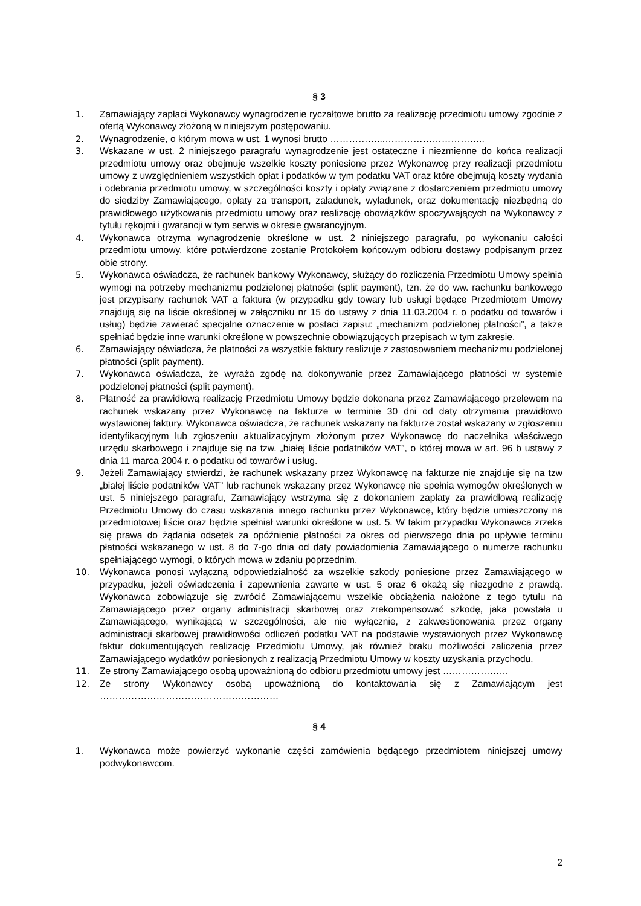§ 3
1. Zamawiający zapłaci Wykonawcy wynagrodzenie ryczałtowe brutto za realizację przedmiotu umowy zgodnie z ofertą Wykonawcy złożoną w niniejszym postępowaniu.
2. Wynagrodzenie, o którym mowa w ust. 1 wynosi brutto ……………...…………………………..
3. Wskazane w ust. 2 niniejszego paragrafu wynagrodzenie jest ostateczne i niezmienne do końca realizacji przedmiotu umowy oraz obejmuje wszelkie koszty poniesione przez Wykonawcę przy realizacji przedmiotu umowy z uwzględnieniem wszystkich opłat i podatków w tym podatku VAT oraz które obejmują koszty wydania i odebrania przedmiotu umowy, w szczególności koszty i opłaty związane z dostarczeniem przedmiotu umowy do siedziby Zamawiającego, opłaty za transport, załadunek, wyładunek, oraz dokumentację niezbędną do prawidłowego użytkowania przedmiotu umowy oraz realizację obowiązków spoczywających na Wykonawcy z tytułu rękojmi i gwarancji w tym serwis w okresie gwarancyjnym.
4. Wykonawca otrzyma wynagrodzenie określone w ust. 2 niniejszego paragrafu, po wykonaniu całości przedmiotu umowy, które potwierdzone zostanie Protokołem końcowym odbioru dostawy podpisanym przez obie strony.
5. Wykonawca oświadcza, że rachunek bankowy Wykonawcy, służący do rozliczenia Przedmiotu Umowy spełnia wymogi na potrzeby mechanizmu podzielonej płatności (split payment), tzn. że do ww. rachunku bankowego jest przypisany rachunek VAT a faktura (w przypadku gdy towary lub usługi będące Przedmiotem Umowy znajdują się na liście określonej w załączniku nr 15 do ustawy z dnia 11.03.2004 r. o podatku od towarów i usług) będzie zawierać specjalne oznaczenie w postaci zapisu: „mechanizm podzielonej płatności”, a także spełniać będzie inne warunki określone w powszechnie obowiązujących przepisach w tym zakresie.
6. Zamawiający oświadcza, że płatności za wszystkie faktury realizuje z zastosowaniem mechanizmu podzielonej płatności (split payment).
7. Wykonawca oświadcza, że wyraża zgodę na dokonywanie przez Zamawiającego płatności w systemie podzielonej płatności (split payment).
8. Płatność za prawidłową realizację Przedmiotu Umowy będzie dokonana przez Zamawiającego przelewem na rachunek wskazany przez Wykonawcę na fakturze w terminie 30 dni od daty otrzymania prawidłowo wystawionej faktury. Wykonawca oświadcza, że rachunek wskazany na fakturze został wskazany w zgłoszeniu identyfikacyjnym lub zgłoszeniu aktualizacyjnym złożonym przez Wykonawcę do naczelnika właściwego urzędu skarbowego i znajduje się na tzw. „białej liście podatników VAT”, o której mowa w art. 96 b ustawy z dnia 11 marca 2004 r. o podatku od towarów i usług.
9. Jeżeli Zamawiający stwierdzi, że rachunek wskazany przez Wykonawcę na fakturze nie znajduje się na tzw „białej liście podatników VAT” lub rachunek wskazany przez Wykonawcę nie spełnia wymogów określonych w ust. 5 niniejszego paragrafu, Zamawiający wstrzyma się z dokonaniem zapłaty za prawidłową realizację Przedmiotu Umowy do czasu wskazania innego rachunku przez Wykonawcę, który będzie umieszczony na przedmiotowej liście oraz będzie spełniał warunki określone w ust. 5. W takim przypadku Wykonawca zrzeka się prawa do żądania odsetek za opóźnienie płatności za okres od pierwszego dnia po upływie terminu płatności wskazanego w ust. 8 do 7-go dnia od daty powiadomienia Zamawiającego o numerze rachunku spełniającego wymogi, o których mowa w zdaniu poprzednim.
10. Wykonawca ponosi wyłączną odpowiedzialność za wszelkie szkody poniesione przez Zamawiającego w przypadku, jeżeli oświadczenia i zapewnienia zawarte w ust. 5 oraz 6 okażą się niezgodne z prawdą. Wykonawca zobowiązuje się zwrócić Zamawiającemu wszelkie obciążenia nałożone z tego tytułu na Zamawiającego przez organy administracji skarbowej oraz zrekompensować szkodę, jaka powstała u Zamawiającego, wynikającą w szczególności, ale nie wyłącznie, z zakwestionowania przez organy administracji skarbowej prawidłowości odliczeń podatku VAT na podstawie wystawionych przez Wykonawcę faktur dokumentujących realizację Przedmiotu Umowy, jak również braku możliwości zaliczenia przez Zamawiającego wydatków poniesionych z realizacją Przedmiotu Umowy w koszty uzyskania przychodu.
11. Ze strony Zamawiającego osobą upoważnioną do odbioru przedmiotu umowy jest …………………
12. Ze strony Wykonawcy osobą upoważnioną do kontaktowania się z Zamawiającym jest …………………………………………………
§ 4
1. Wykonawca może powierzyć wykonanie części zamówienia będącego przedmiotem niniejszej umowy podwykonawcom.
2